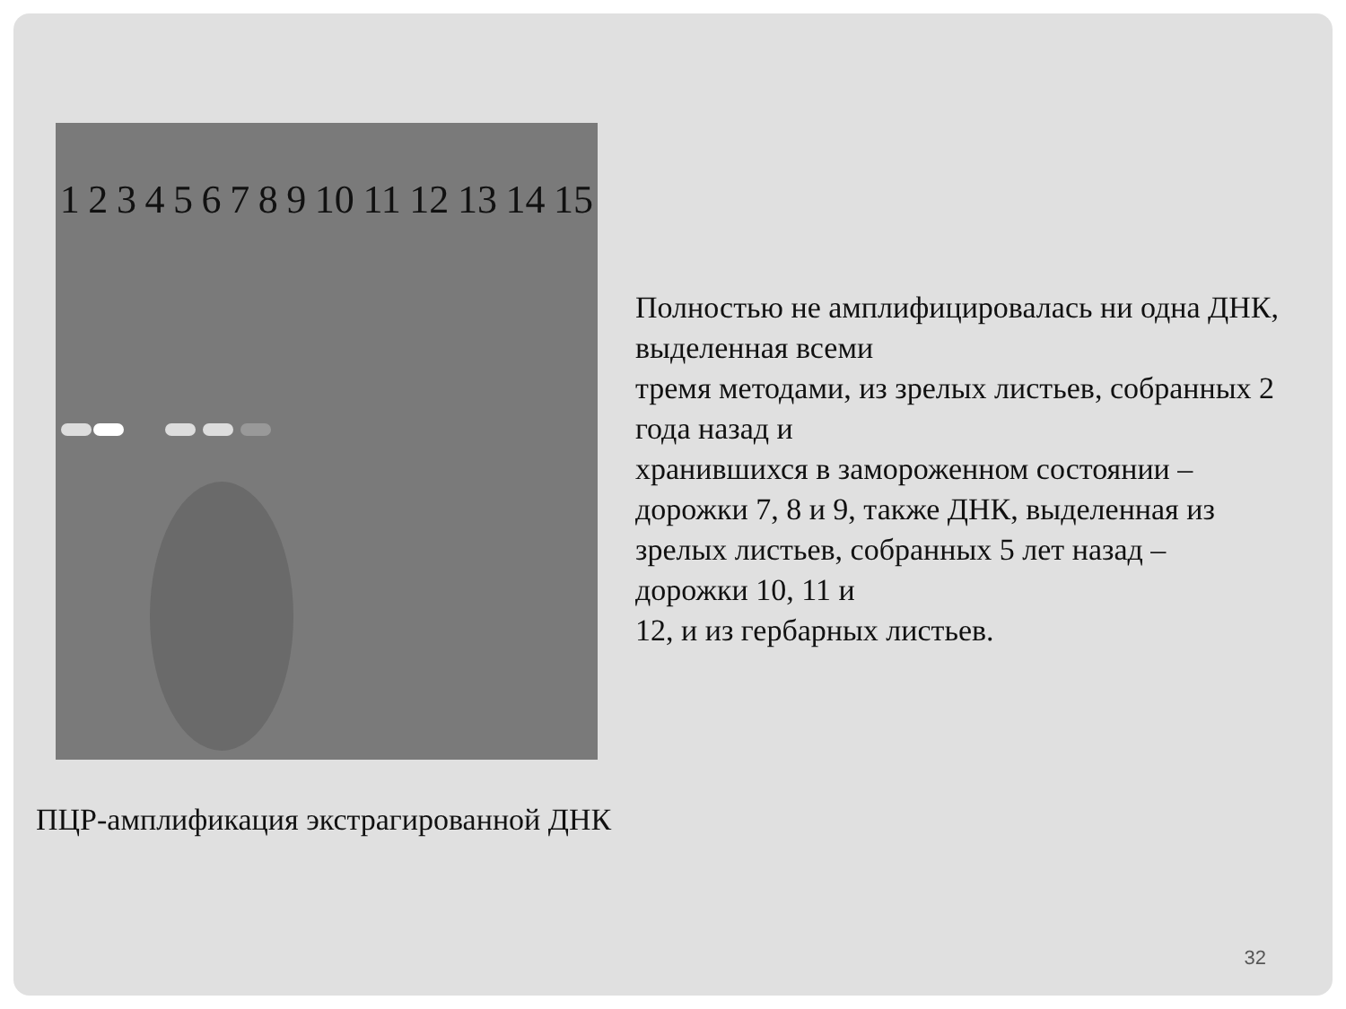1 2 3 4 5 6 7 8 9 10 11 12 13 14 15
Полностью не амплифицировалась ни одна ДНК, выделенная всеми
тремя методами, из зрелых листьев, собранных 2 года назад и
хранившихся в замороженном состоянии – дорожки 7, 8 и 9, также ДНК, выделенная из зрелых листьев, собранных 5 лет назад – дорожки 10, 11 и
12, и из гербарных листьев.
ПЦР-амплификация экстрагированной ДНК
32